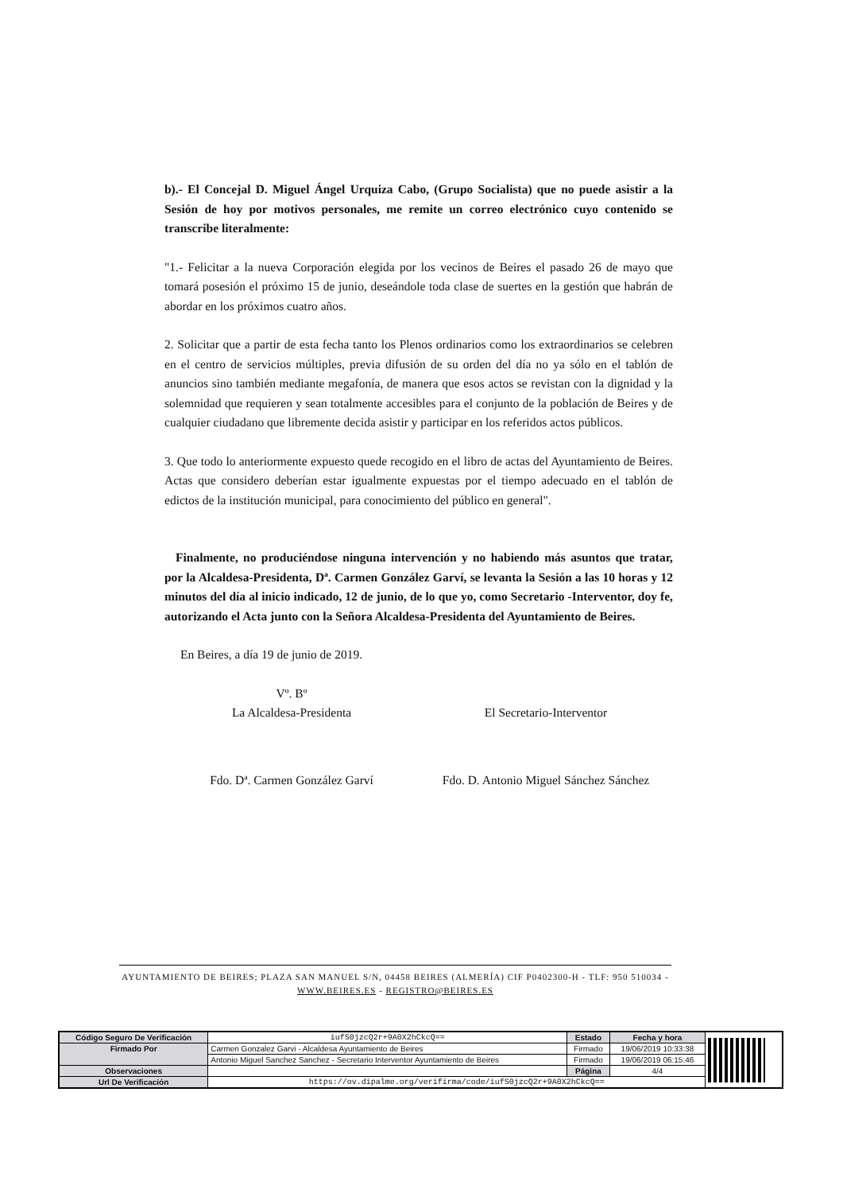b).- El Concejal D. Miguel Ángel Urquiza Cabo, (Grupo Socialista) que no puede asistir a la Sesión de hoy por motivos personales, me remite un correo electrónico cuyo contenido se transcribe literalmente:
"1.- Felicitar a la nueva Corporación elegida por los vecinos de Beires el pasado 26 de mayo que tomará posesión el próximo 15 de junio, deseándole toda clase de suertes en la gestión que habrán de abordar en los próximos cuatro años.
2. Solicitar que a partir de esta fecha tanto los Plenos ordinarios como los extraordinarios se celebren en el centro de servicios múltiples, previa difusión de su orden del día no ya sólo en el tablón de anuncios sino también mediante megafonía, de manera que esos actos se revistan con la dignidad y la solemnidad que requieren y sean totalmente accesibles para el conjunto de la población de Beires y de cualquier ciudadano que libremente decida asistir y participar en los referidos actos públicos.
3. Que todo lo anteriormente expuesto quede recogido en el libro de actas del Ayuntamiento de Beires. Actas que considero deberían estar igualmente expuestas por el tiempo adecuado en el tablón de edictos de la institución municipal, para conocimiento del público en general".
Finalmente, no produciéndose ninguna intervención y no habiendo más asuntos que tratar, por la Alcaldesa-Presidenta, Dª. Carmen González Garví, se levanta la Sesión a las 10 horas y 12 minutos del día al inicio indicado, 12 de junio, de lo que yo, como Secretario -Interventor, doy fe, autorizando el Acta junto con la Señora Alcaldesa-Presidenta del Ayuntamiento de Beires.
En Beires, a día 19 de junio de 2019.
Vº. Bº
La Alcaldesa-Presidenta
El Secretario-Interventor
Fdo. Dª. Carmen González Garví Fdo. D. Antonio Miguel Sánchez Sánchez
AYUNTAMIENTO DE BEIRES; PLAZA SAN MANUEL S/N, 04458 BEIRES (ALMERÍA) CIF P0402300-H - TLF: 950 510034 - WWW.BEIRES.ES - REGISTRO@BEIRES.ES
| Código Seguro De Verificación | iufS0jzcQ2r+9A0X2hCkcQ== | Estado | Fecha y hora | |
| Firmado Por | Carmen Gonzalez Garvi - Alcaldesa Ayuntamiento de Beires | Firmado | 19/06/2019 10:33:38 | |
| | Antonio Miguel Sanchez Sanchez - Secretario Interventor Ayuntamiento de Beires | Firmado | 19/06/2019 06:15:46 | |
| Observaciones | | Página | 4/4 | |
| Url De Verificación | https://ov.dipalme.org/verifirma/code/iufS0jzcQ2r+9A0X2hCkcQ== | | | |